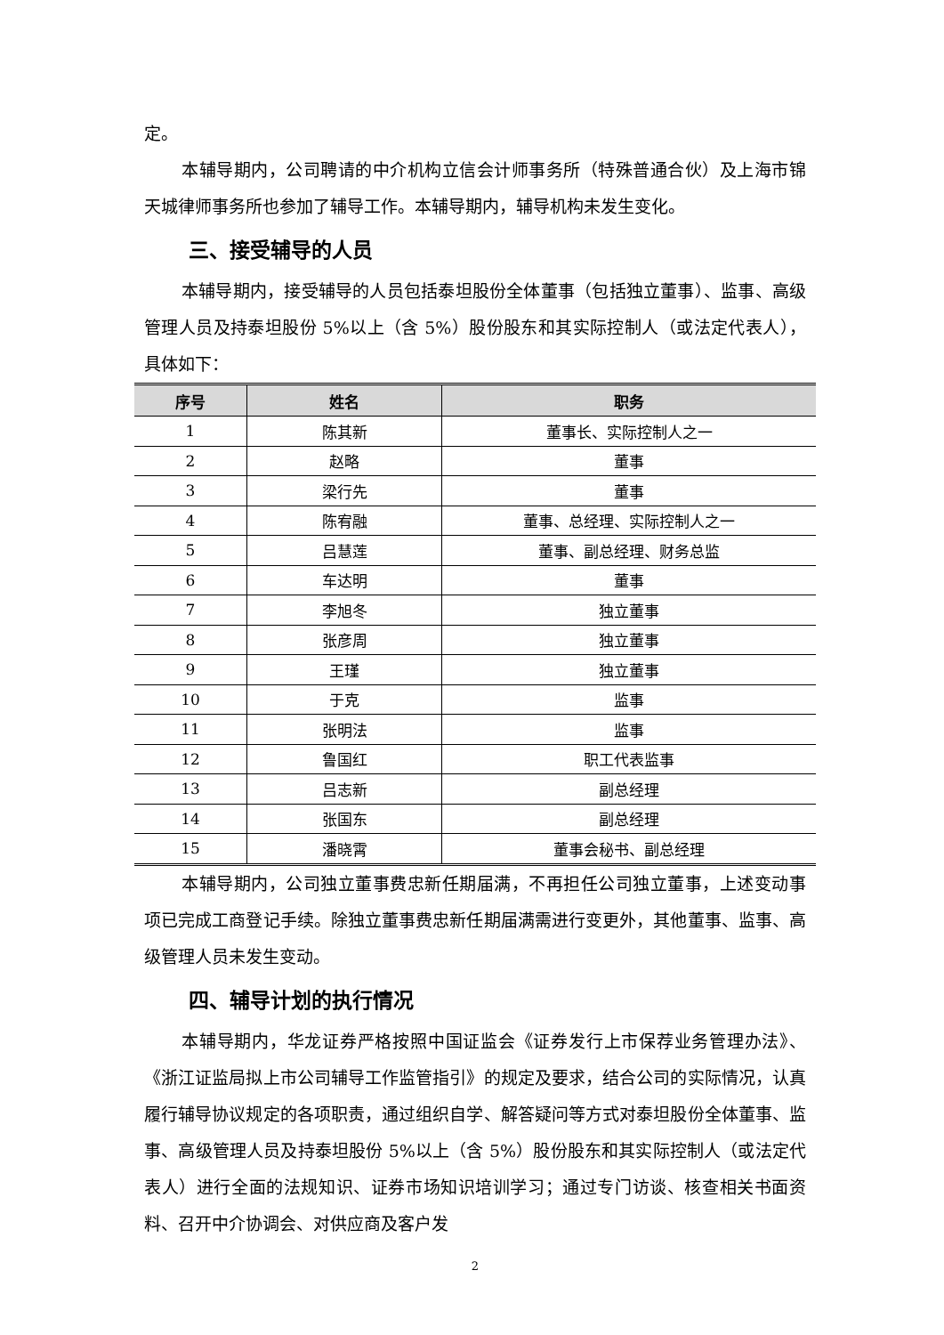定。
本辅导期内，公司聘请的中介机构立信会计师事务所（特殊普通合伙）及上海市锦天城律师事务所也参加了辅导工作。本辅导期内，辅导机构未发生变化。
三、接受辅导的人员
本辅导期内，接受辅导的人员包括泰坦股份全体董事（包括独立董事）、监事、高级管理人员及持泰坦股份 5%以上（含 5%）股份股东和其实际控制人（或法定代表人），具体如下：
| 序号 | 姓名 | 职务 |
| --- | --- | --- |
| 1 | 陈其新 | 董事长、实际控制人之一 |
| 2 | 赵略 | 董事 |
| 3 | 梁行先 | 董事 |
| 4 | 陈宥融 | 董事、总经理、实际控制人之一 |
| 5 | 吕慧莲 | 董事、副总经理、财务总监 |
| 6 | 车达明 | 董事 |
| 7 | 李旭冬 | 独立董事 |
| 8 | 张彦周 | 独立董事 |
| 9 | 王瑾 | 独立董事 |
| 10 | 于克 | 监事 |
| 11 | 张明法 | 监事 |
| 12 | 鲁国红 | 职工代表监事 |
| 13 | 吕志新 | 副总经理 |
| 14 | 张国东 | 副总经理 |
| 15 | 潘晓霄 | 董事会秘书、副总经理 |
本辅导期内，公司独立董事费忠新任期届满，不再担任公司独立董事，上述变动事项已完成工商登记手续。除独立董事费忠新任期届满需进行变更外，其他董事、监事、高级管理人员未发生变动。
四、辅导计划的执行情况
本辅导期内，华龙证券严格按照中国证监会《证券发行上市保荐业务管理办法》、《浙江证监局拟上市公司辅导工作监管指引》的规定及要求，结合公司的实际情况，认真履行辅导协议规定的各项职责，通过组织自学、解答疑问等方式对泰坦股份全体董事、监事、高级管理人员及持泰坦股份 5%以上（含 5%）股份股东和其实际控制人（或法定代表人）进行全面的法规知识、证券市场知识培训学习；通过专门访谈、核查相关书面资料、召开中介协调会、对供应商及客户发
2